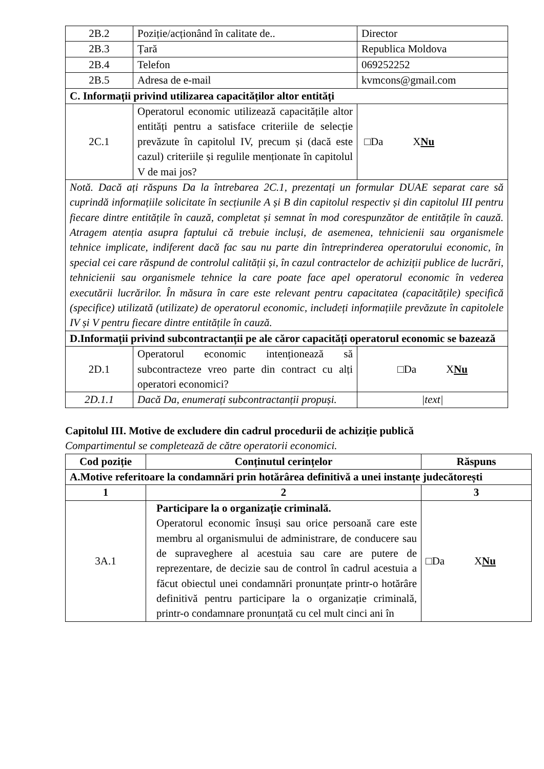| 2B.2 | Poziție/acționând în calitate de.. | Director |
| 2B.3 | Țară | Republica Moldova |
| 2B.4 | Telefon | 069252252 |
| 2B.5 | Adresa de e-mail | kvmcons@gmail.com |
| C. Informații privind utilizarea capacităților altor entități | | |
| 2C.1 | Operatorul economic utilizează capacitățile altor entități pentru a satisface criteriile de selecție prevăzute în capitolul IV, precum și (dacă este cazul) criteriile și regulile menționate în capitolul V de mai jos? | □Da X Nu |
| Notă. Dacă ați răspuns Da la întrebarea 2C.1, prezentați un formular DUAE separat care să cuprindă informațiile solicitate în secțiunile A și B din capitolul respectiv și din capitolul III pentru fiecare dintre entitățile în cauză, completat și semnat în mod corespunzător de entitățile în cauză. Atragem atenția asupra faptului că trebuie incluși, de asemenea, tehnicienii sau organismele tehnice implicate, indiferent dacă fac sau nu parte din întreprinderea operatorului economic, în special cei care răspund de controlul calității și, în cazul contractelor de achiziții publice de lucrări, tehnicienii sau organismele tehnice la care poate face apel operatorul economic în vederea executării lucrărilor. În măsura în care este relevant pentru capacitatea (capacitățile) specifică (specifice) utilizată (utilizate) de operatorul economic, includeți informațiile prevăzute în capitolele IV și V pentru fiecare dintre entitățile în cauză. | | |
| D.Informații privind subcontractanții pe ale căror capacități operatorul economic se bazează | | |
| 2D.1 | Operatorul economic intenționează să subcontracteze vreo parte din contract cu alți operatori economici? | □Da X Nu |
| 2D.1.1 | Dacă Da, enumerați subcontractanții propuși. | /text/ |
Capitolul III. Motive de excludere din cadrul procedurii de achiziție publică
Compartimentul se completează de către operatorii economici.
| Cod poziție | Conținutul cerințelor | Răspuns |
| --- | --- | --- |
| A.Motive referitoare la condamnări prin hotărârea definitivă a unei instanțe judecătorești | | |
| 1 | 2 | 3 |
| 3A.1 | Participare la o organizație criminală. Operatorul economic însuși sau orice persoană care este membru al organismului de administrare, de conducere sau de supraveghere al acestuia sau care are putere de reprezentare, de decizie sau de control în cadrul acestuia a făcut obiectul unei condamnări pronunțate printr-o hotărâre definitivă pentru participare la o organizație criminală, printr-o condamnare pronunțată cu cel mult cinci ani în | □Da X Nu |